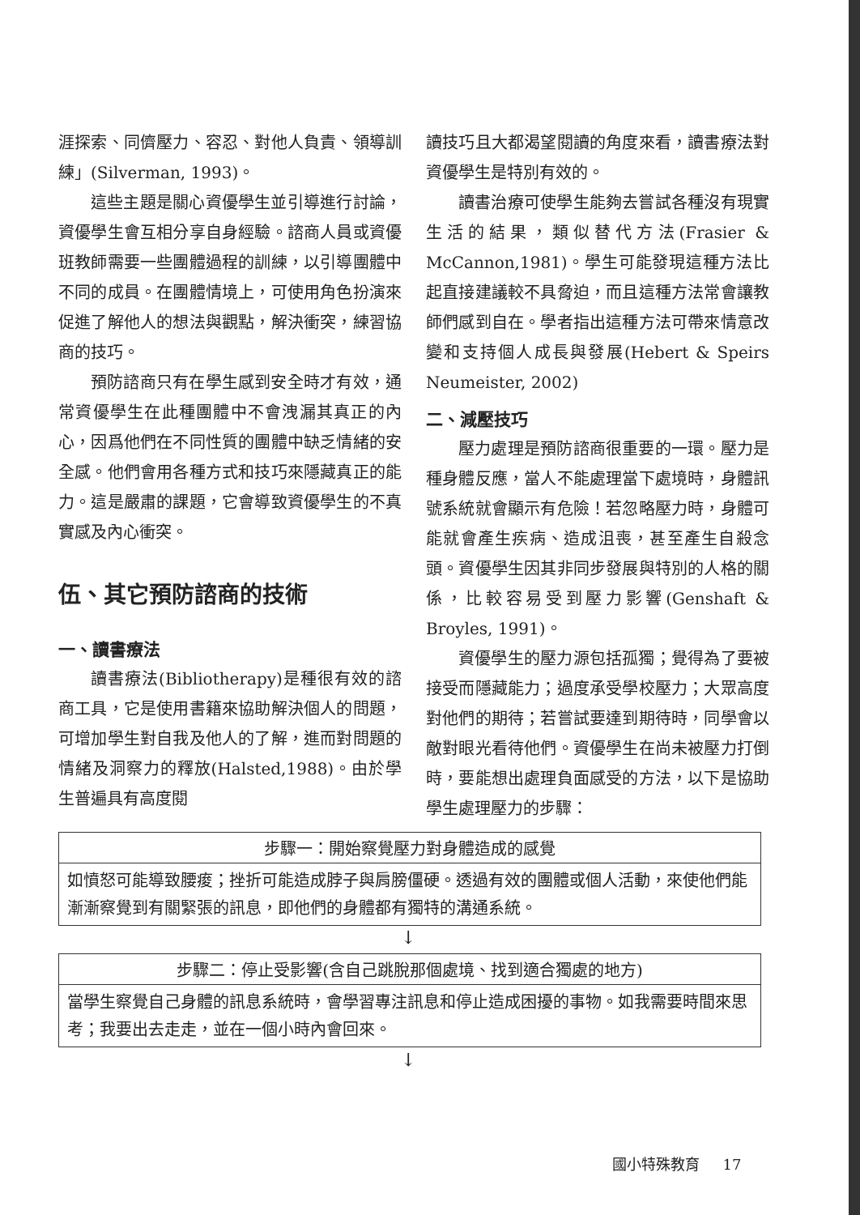涯探索、同儕壓力、容忍、對他人負責、領導訓練」(Silverman, 1993)。
這些主題是關心資優學生並引導進行討論，資優學生會互相分享自身經驗。諮商人員或資優班教師需要一些團體過程的訓練，以引導團體中不同的成員。在團體情境上，可使用角色扮演來促進了解他人的想法與觀點，解決衝突，練習協商的技巧。
預防諮商只有在學生感到安全時才有效，通常資優學生在此種團體中不會洩漏其真正的內心，因爲他們在不同性質的團體中缺乏情緒的安全感。他們會用各種方式和技巧來隱藏真正的能力。這是嚴肅的課題，它會導致資優學生的不真實感及內心衝突。
伍、其它預防諮商的技術
一、讀書療法
讀書療法(Bibliotherapy)是種很有效的諮商工具，它是使用書籍來協助解決個人的問題，可增加學生對自我及他人的了解，進而對問題的情緒及洞察力的釋放(Halsted,1988)。由於學生普遍具有高度閱
讀技巧且大都渴望閱讀的角度來看，讀書療法對資優學生是特別有效的。
讀書治療可使學生能夠去嘗試各種沒有現實生活的結果，類似替代方法(Frasier & McCannon,1981)。學生可能發現這種方法比起直接建議較不具脅迫，而且這種方法常會讓教師們感到自在。學者指出這種方法可帶來情意改變和支持個人成長與發展(Hebert & Speirs Neumeister, 2002)
二、減壓技巧
壓力處理是預防諮商很重要的一環。壓力是種身體反應，當人不能處理當下處境時，身體訊號系統就會顯示有危險！若忽略壓力時，身體可能就會產生疾病、造成沮喪，甚至產生自殺念頭。資優學生因其非同步發展與特別的人格的關係，比較容易受到壓力影響(Genshaft & Broyles, 1991)。
資優學生的壓力源包括孤獨；覺得為了要被接受而隱藏能力；過度承受學校壓力；大眾高度對他們的期待；若嘗試要達到期待時，同學會以敵對眼光看待他們。資優學生在尚未被壓力打倒時，要能想出處理負面感受的方法，以下是協助學生處理壓力的步驟：
步驟一：開始察覺壓力對身體造成的感覺
如憤怒可能導致腰痠；挫折可能造成脖子與肩膀僵硬。透過有效的團體或個人活動，來使他們能漸漸察覺到有關緊張的訊息，即他們的身體都有獨特的溝通系統。
↓
步驟二：停止受影響(含自己跳脫那個處境、找到適合獨處的地方)
當學生察覺自己身體的訊息系統時，會學習專注訊息和停止造成困擾的事物。如我需要時間來思考；我要出去走走，並在一個小時內會回來。
↓
國小特殊教育 17